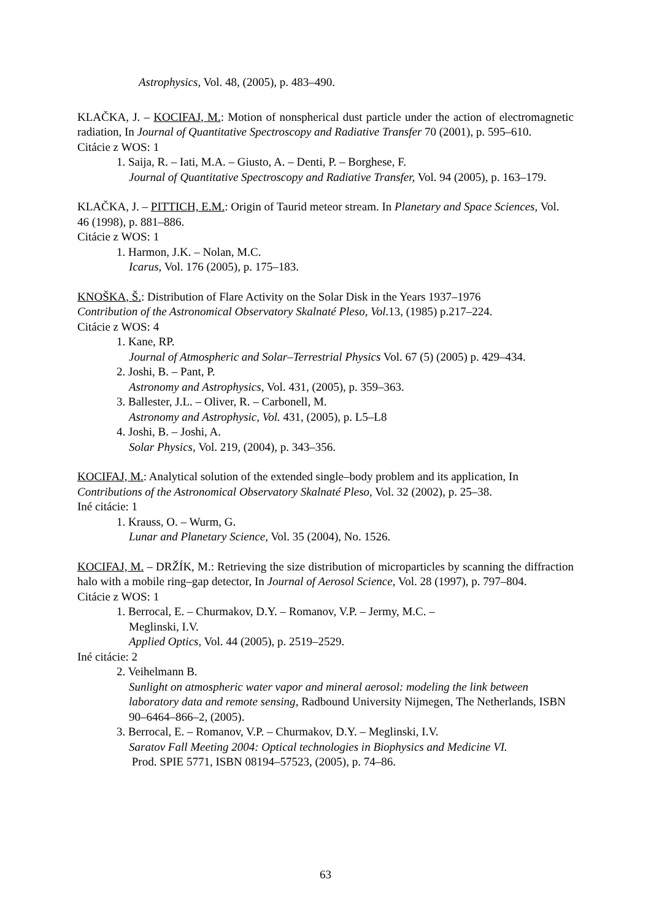Astrophysics, Vol. 48, (2005), p. 483–490.
KLAČKA, J. – KOCIFAJ, M.: Motion of nonspherical dust particle under the action of electromagnetic radiation, In Journal of Quantitative Spectroscopy and Radiative Transfer 70 (2001), p. 595–610.
Citácie z WOS: 1
1. Saija, R. – Iati, M.A. – Giusto, A. – Denti, P. – Borghese, F.
Journal of Quantitative Spectroscopy and Radiative Transfer, Vol. 94 (2005), p. 163–179.
KLAČKA, J. – PITTICH, E.M.: Origin of Taurid meteor stream. In Planetary and Space Sciences, Vol. 46 (1998), p. 881–886.
Citácie z WOS: 1
1. Harmon, J.K. – Nolan, M.C.
Icarus, Vol. 176 (2005), p. 175–183.
KNOŠKA, Š.: Distribution of Flare Activity on the Solar Disk in the Years 1937–1976
Contribution of the Astronomical Observatory Skalnaté Pleso, Vol.13, (1985) p.217–224.
Citácie z WOS: 4
1. Kane, RP.
Journal of Atmospheric and Solar–Terrestrial Physics Vol. 67 (5) (2005) p. 429–434.
2. Joshi, B. – Pant, P.
Astronomy and Astrophysics, Vol. 431, (2005), p. 359–363.
3. Ballester, J.L. – Oliver, R. – Carbonell, M.
Astronomy and Astrophysic, Vol. 431, (2005), p. L5–L8
4. Joshi, B. – Joshi, A.
Solar Physics, Vol. 219, (2004), p. 343–356.
KOCIFAJ, M.: Analytical solution of the extended single–body problem and its application, In Contributions of the Astronomical Observatory Skalnaté Pleso, Vol. 32 (2002), p. 25–38.
Iné citácie: 1
1. Krauss, O. – Wurm, G.
Lunar and Planetary Science, Vol. 35 (2004), No. 1526.
KOCIFAJ, M. – DRŽÍK, M.: Retrieving the size distribution of microparticles by scanning the diffraction halo with a mobile ring–gap detector, In Journal of Aerosol Science, Vol. 28 (1997), p. 797–804.
Citácie z WOS: 1
1. Berrocal, E. – Churmakov, D.Y. – Romanov, V.P. – Jermy, M.C. –
Meglinski, I.V.
Applied Optics, Vol. 44 (2005), p. 2519–2529.
Iné citácie: 2
2. Veihelmann B.
Sunlight on atmospheric water vapor and mineral aerosol: modeling the link between laboratory data and remote sensing, Radbound University Nijmegen, The Netherlands, ISBN 90–6464–866–2, (2005).
3. Berrocal, E. – Romanov, V.P. – Churmakov, D.Y. – Meglinski, I.V.
Saratov Fall Meeting 2004: Optical technologies in Biophysics and Medicine VI.
Prod. SPIE 5771, ISBN 08194–57523, (2005), p. 74–86.
63